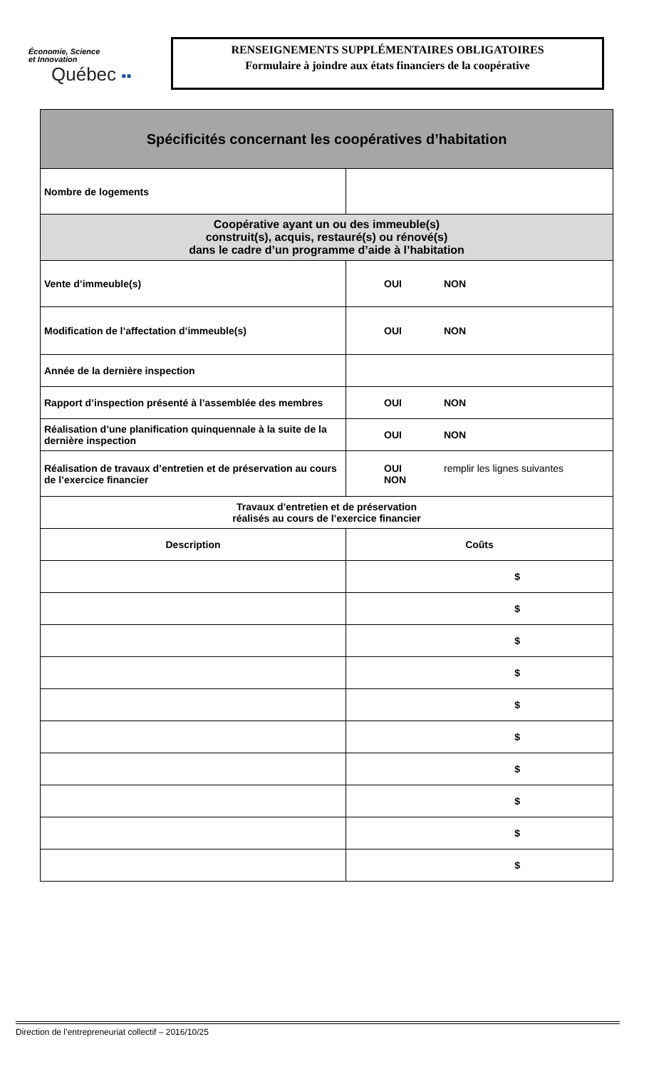Économie, Science
et Innovation
Québec ▪▪
RENSEIGNEMENTS SUPPLÉMENTAIRES OBLIGATOIRES
Formulaire à joindre aux états financiers de la coopérative
| Spécificités concernant les coopératives d’habitation | |
| --- | --- |
| Nombre de logements | |
| Coopérative ayant un ou des immeuble(s) construit(s), acquis, restauré(s) ou rénové(s) dans le cadre d’un programme d’aide à l’habitation | |
| Vente d’immeuble(s) | OUI NON |
| Modification de l’affectation d’immeuble(s) | OUI NON |
| Année de la dernière inspection | |
| Rapport d’inspection présenté à l’assemblée des membres | OUI NON |
| Réalisation d’une planification quinquennale à la suite de la dernière inspection | OUI NON |
| Réalisation de travaux d’entretien et de préservation au cours de l’exercice financier | OUI remplir les lignes suivantes NON |
| Travaux d’entretien et de préservation réalisés au cours de l’exercice financier | |
| Description | Coûts |
| | $ |
| | $ |
| | $ |
| | $ |
| | $ |
| | $ |
| | $ |
| | $ |
| | $ |
| | $ |
Direction de l’entrepreneuriat collectif – 2016/10/25